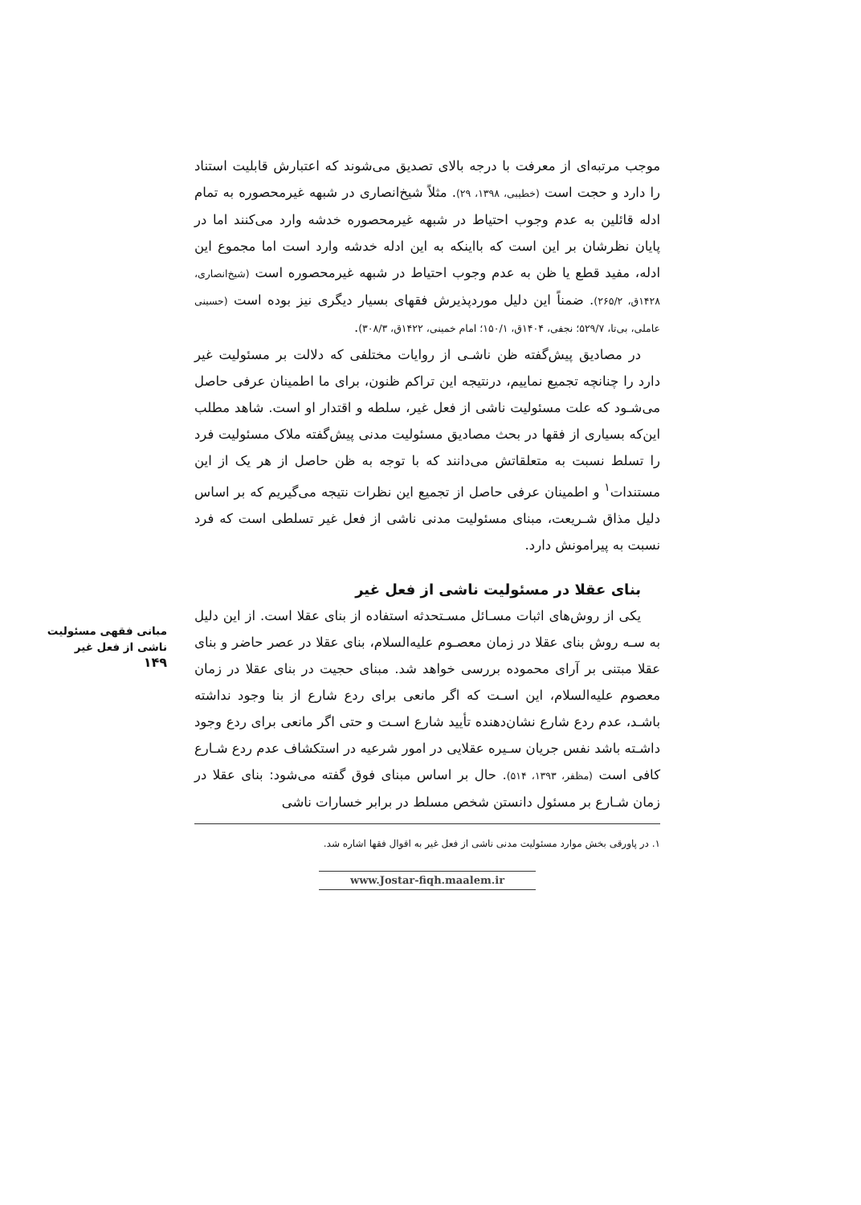موجب مرتبه‌ای از معرفت با درجه بالای تصدیق می‌شوند که اعتبارش قابلیت استناد را دارد و حجت است (خطیبی، ۱۳۹۸، ۲۹). مثلاً شیخ‌انصاری در شبهه غیرمحصوره به تمام ادله قائلین به عدم وجوب احتیاط در شبهه غیرمحصوره خدشه وارد می‌کنند اما در پایان نظرشان بر این است که بااینکه به این ادله خدشه وارد است اما مجموع این ادله، مفید قطع یا ظن به عدم وجوب احتیاط در شبهه غیرمحصوره است (شیخ‌انصاری، ۱۴۲۸ق، ۲۶۵/۲). ضمناً این دلیل موردپذیرش فقهای بسیار دیگری نیز بوده است (حسینی عاملی، بی‌تا، ۵۲۹/۷؛ نجفی، ۱۴۰۴ق، ۱۵۰/۱؛ امام خمینی، ۱۴۲۲ق، ۳۰۸/۳).
در مصادیق پیش‌گفته ظن ناشـی از روایات مختلفی که دلالت بر مسئولیت غیر دارد را چنانچه تجمیع نماییم، درنتیجه این تراکم ظنون، برای ما اطمینان عرفی حاصل می‌شـود که علت مسئولیت ناشی از فعل غیر، سلطه و اقتدار او است. شاهد مطلب این‌که بسیاری از فقها در بحث مصادیق مسئولیت مدنی پیش‌گفته ملاک مسئولیت فرد را تسلط نسبت به متعلقاتش می‌دانند که با توجه به ظن حاصل از هر یک از این مستندات<sup>۱</sup> و اطمینان عرفی حاصل از تجمیع این نظرات نتیجه می‌گیریم که بر اساس دلیل مذاق شـریعت، مبنای مسئولیت مدنی ناشی از فعل غیر تسلطی است که فرد نسبت به پیرامونش دارد.
بنای عقلا در مسئولیت ناشی از فعل غیر
یکی از روش‌های اثبات مسـائل مسـتحدثه استفاده از بنای عقلا است. از این دلیل به سـه روش بنای عقلا در زمان معصـوم علیه‌السلام، بنای عقلا در عصر حاضر و بنای عقلا مبتنی بر آرای محموده بررسی خواهد شد. مبنای حجیت در بنای عقلا در زمان معصوم علیه‌السلام، این اسـت که اگر مانعی برای ردع شارع از بنا وجود نداشته باشـد، عدم ردع شارع نشان‌دهنده تأیید شارع اسـت و حتی اگر مانعی برای ردع وجود داشـته باشد نفس جریان سـیره عقلایی در امور شرعیه در استکشاف عدم ردع شـارع کافی است (مظفر، ۱۳۹۳، ۵۱۴). حال بر اساس مبنای فوق گفته می‌شود: بنای عقلا در زمان شـارع بر مسئول دانستن شخص مسلط در برابر خسارات ناشی
۱. در پاورقی بخش موارد مسئولیت مدنی ناشی از فعل غیر به اقوال فقها اشاره شد.
www.Jostar-fiqh.maalem.ir
مبانی فقهی مسئولیت
ناشی از فعل غیر
۱۴۹